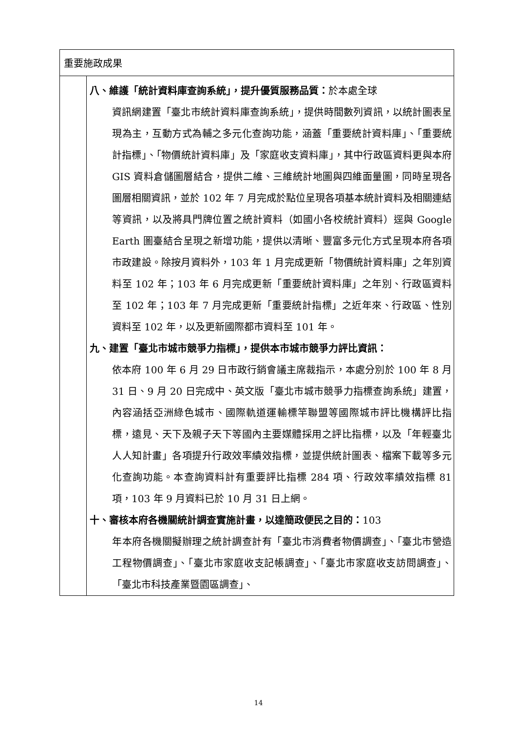| 重要施政成果 | |
| | 八、維護「統計資料庫查詢系統」，提升優質服務品質： 於本處全球 資訊網建置「臺北市統計資料庫查詢系統」，提供時間數列資訊，以統計圖表呈現為主，互動方式為輔之多元化查詢功能，涵蓋「重要統計資料庫」、「重要統計指標」、「物價統計資料庫」及「家庭收支資料庫」，其中行政區資料更與本府 GIS 資料倉儲圖層結合，提供二維、三維統計地圖與四維面量圖，同時呈現各圖層相關資訊，並於 102 年 7 月完成於點位呈現各項基本統計資料及相關連結等資訊，以及將具門牌位置之統計資料（如國小各校統計資料）逕與 Google Earth 圖臺結合呈現之新增功能，提供以清晰、豐富多元化方式呈現本府各項市政建設。除按月資料外，103 年 1 月完成更新「物價統計資料庫」之年別資料至 102 年；103 年 6 月完成更新「重要統計資料庫」之年別、行政區資料至 102 年；103 年 7 月完成更新「重要統計指標」之近年來、行政區、性別資料至 102 年，以及更新國際都市資料至 101 年。 九、建置「臺北市城市競爭力指標」，提供本市城市競爭力評比資訊： 依本府 100 年 6 月 29 日市政行銷會議主席裁指示，本處分別於 100 年 8 月 31 日、9 月 20 日完成中、英文版「臺北市城市競爭力指標查詢系統」建置，內容涵括亞洲綠色城市、國際軌道運輸標竿聯盟等國際城市評比機構評比指標，遠見、天下及親子天下等國內主要媒體採用之評比指標，以及「年輕臺北人人知計畫」各項提升行政效率績效指標，並提供統計圖表、檔案下載等多元化查詢功能。本查詢資料計有重要評比指標 284 項、行政效率績效指標 81 項，103 年 9 月資料已於 10 月 31 日上網。 十、審核本府各機關統計調查實施計畫，以達簡政便民之目的： 103 年本府各機關擬辦理之統計調查計有「臺北市消費者物價調查」、「臺北市營造工程物價調查」、「臺北市家庭收支記帳調查」、「臺北市家庭收支訪問調查」、「臺北市科技產業暨園區調查」、 |
14